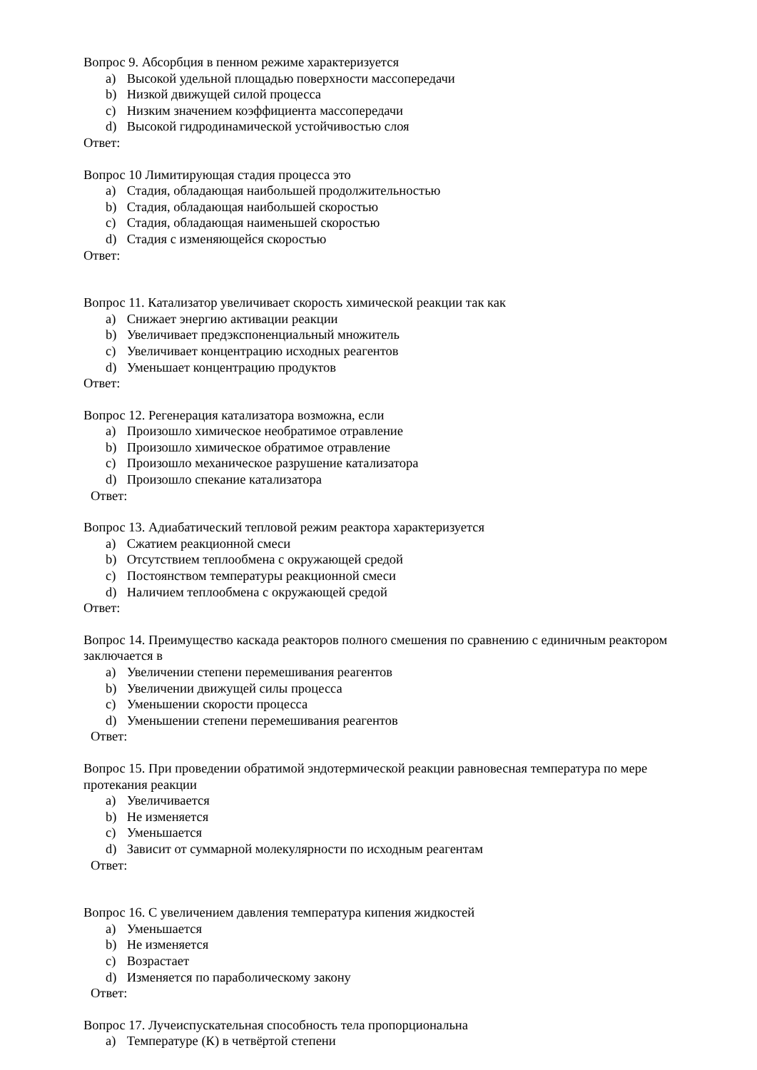Вопрос 9. Абсорбция в пенном режиме характеризуется
a) Высокой удельной площадью поверхности массопередачи
b) Низкой движущей силой процесса
c) Низким значением коэффициента массопередачи
d) Высокой гидродинамической устойчивостью слоя
Ответ:
Вопрос 10 Лимитирующая стадия процесса это
a) Стадия, обладающая наибольшей продолжительностью
b) Стадия, обладающая наибольшей скоростью
c) Стадия, обладающая наименьшей скоростью
d) Стадия с изменяющейся скоростью
Ответ:
Вопрос 11. Катализатор увеличивает скорость химической реакции так как
a) Снижает энергию активации реакции
b) Увеличивает предэкспоненциальный множитель
c) Увеличивает концентрацию исходных реагентов
d) Уменьшает концентрацию продуктов
Ответ:
Вопрос 12. Регенерация катализатора возможна, если
a) Произошло химическое необратимое отравление
b) Произошло химическое обратимое отравление
c) Произошло механическое разрушение катализатора
d) Произошло спекание катализатора
Ответ:
Вопрос 13. Адиабатический тепловой режим реактора характеризуется
a) Сжатием реакционной смеси
b) Отсутствием теплообмена с окружающей средой
c) Постоянством температуры реакционной смеси
d) Наличием теплообмена с окружающей средой
Ответ:
Вопрос 14. Преимущество каскада реакторов полного смешения по сравнению с единичным реактором заключается в
a) Увеличении степени перемешивания реагентов
b) Увеличении движущей силы процесса
c) Уменьшении скорости процесса
d) Уменьшении степени перемешивания реагентов
Ответ:
Вопрос 15. При проведении обратимой эндотермической реакции равновесная температура по мере протекания реакции
a) Увеличивается
b) Не изменяется
c) Уменьшается
d) Зависит от суммарной молекулярности по исходным реагентам
Ответ:
Вопрос 16. С увеличением давления температура кипения жидкостей
a) Уменьшается
b) Не изменяется
c) Возрастает
d) Изменяется по параболическому закону
Ответ:
Вопрос 17. Лучеиспускательная способность тела пропорциональна
a) Температуре (К) в четвёртой степени